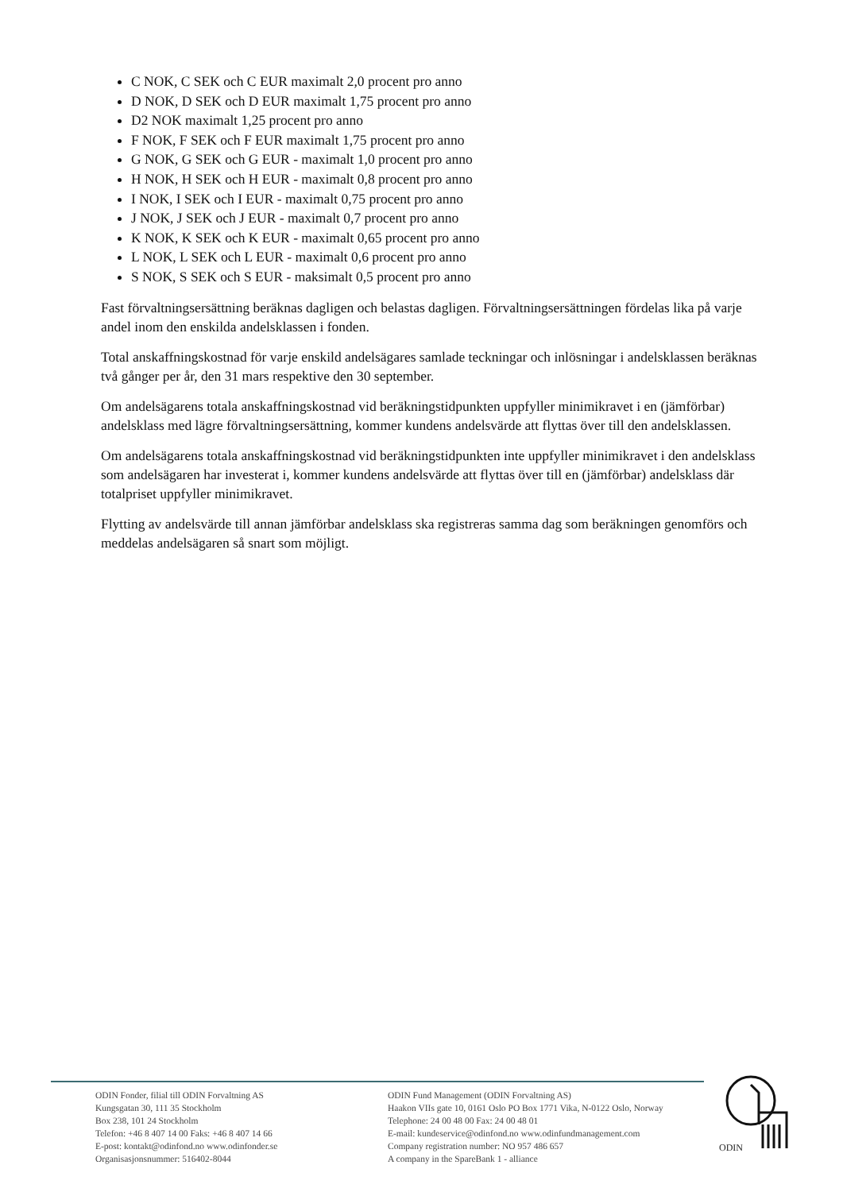C NOK, C SEK och C EUR maximalt 2,0 procent pro anno
D NOK, D SEK och D EUR maximalt 1,75 procent pro anno
D2 NOK maximalt 1,25 procent pro anno
F NOK, F SEK och F EUR maximalt 1,75 procent pro anno
G NOK, G SEK och G EUR - maximalt 1,0 procent pro anno
H NOK, H SEK och H EUR - maximalt 0,8 procent pro anno
I NOK, I SEK och I EUR - maximalt 0,75 procent pro anno
J NOK, J SEK och J EUR - maximalt 0,7 procent pro anno
K NOK, K SEK och K EUR - maximalt 0,65 procent pro anno
L NOK, L SEK och L EUR - maximalt 0,6 procent pro anno
S NOK, S SEK och S EUR - maksimalt 0,5 procent pro anno
Fast förvaltningsersättning beräknas dagligen och belastas dagligen. Förvaltningsersättningen fördelas lika på varje andel inom den enskilda andelsklassen i fonden.
Total anskaffningskostnad för varje enskild andelsägares samlade teckningar och inlösningar i andelsklassen beräknas två gånger per år, den 31 mars respektive den 30 september.
Om andelsägarens totala anskaffningskostnad vid beräkningstidpunkten uppfyller minimikravet i en (jämförbar) andelsklass med lägre förvaltningsersättning, kommer kundens andelsvärde att flyttas över till den andelsklassen.
Om andelsägarens totala anskaffningskostnad vid beräkningstidpunkten inte uppfyller minimikravet i den andelsklass som andelsägaren har investerat i, kommer kundens andelsvärde att flyttas över till en (jämförbar) andelsklass där totalpriset uppfyller minimikravet.
Flytting av andelsvärde till annan jämförbar andelsklass ska registreras samma dag som beräkningen genomförs och meddelas andelsägaren så snart som möjligt.
ODIN Fonder, filial till ODIN Forvaltning AS
Kungsgatan 30, 111 35 Stockholm
Box 238, 101 24 Stockholm
Telefon: +46 8 407 14 00 Faks: +46 8 407 14 66
E-post: kontakt@odinfond.no www.odinfonder.se
Organisasjonsnummer: 516402-8044
ODIN Fund Management (ODIN Forvaltning AS)
Haakon VIIs gate 10, 0161 Oslo PO Box 1771 Vika, N-0122 Oslo, Norway
Telephone: 24 00 48 00 Fax: 24 00 48 01
E-mail: kundeservice@odinfond.no www.odinfundmanagement.com
Company registration number: NO 957 486 657
A company in the SpareBank 1 - alliance
ODIN